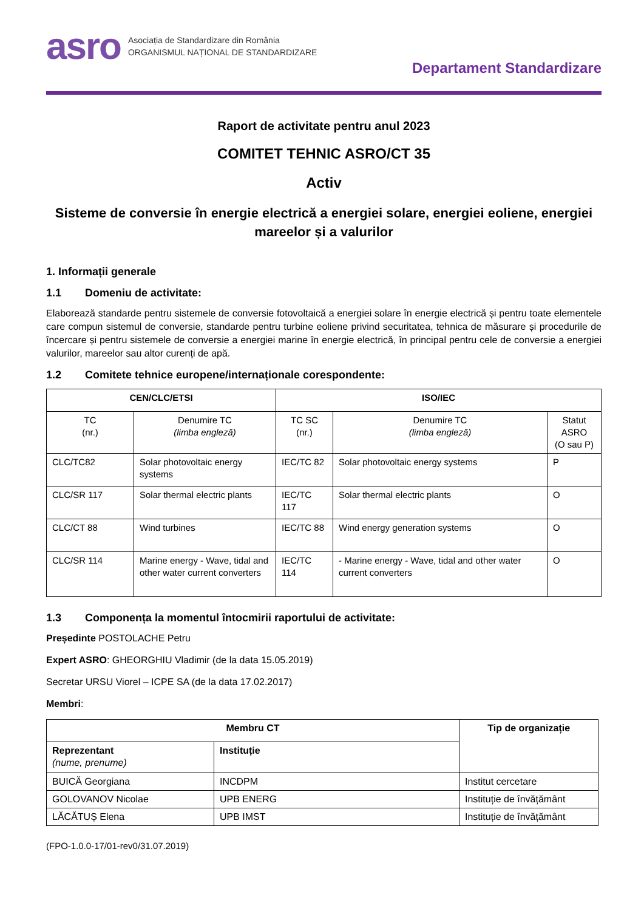asro
Asociația de Standardizare din România
ORGANISMUL NAȚIONAL DE STANDARDIZARE
Departament Standardizare
Raport de activitate pentru anul 2023
COMITET TEHNIC ASRO/CT 35
Activ
Sisteme de conversie în energie electrică a energiei solare, energiei eoliene, energiei mareelor și a valurilor
1. Informații generale
1.1 Domeniu de activitate:
Elaborează standarde pentru sistemele de conversie fotovoltaică a energiei solare în energie electrică și pentru toate elementele care compun sistemul de conversie, standarde pentru turbine eoliene privind securitatea, tehnica de măsurare și procedurile de încercare și pentru sistemele de conversie a energiei marine în energie electrică, în principal pentru cele de conversie a energiei valurilor, mareelor sau altor curenți de apă.
1.2 Comitete tehnice europene/internaționale corespondente:
| CEN/CLC/ETSI | | ISO/IEC | | |
| --- | --- | --- | --- | --- |
| TC (nr.) | Denumire TC (limba engleză) | TC SC (nr.) | Denumire TC (limba engleză) | Statut ASRO (O sau P) |
| CLC/TC82 | Solar photovoltaic energy systems | IEC/TC 82 | Solar photovoltaic energy systems | P |
| CLC/SR 117 | Solar thermal electric plants | IEC/TC 117 | Solar thermal electric plants | O |
| CLC/CT 88 | Wind turbines | IEC/TC 88 | Wind energy generation systems | O |
| CLC/SR 114 | Marine energy - Wave, tidal and other water current converters | IEC/TC 114 | - Marine energy - Wave, tidal and other water current converters | O |
1.3 Componența la momentul întocmirii raportului de activitate:
Președinte POSTOLACHE Petru
Expert ASRO: GHEORGHIU Vladimir (de la data 15.05.2019)
Secretar URSU Viorel – ICPE SA (de la data 17.02.2017)
Membri:
| Membru CT | | Tip de organizație |
| --- | --- | --- |
| Reprezentant (nume, prenume) | Instituție | |
| BUICĂ Georgiana | INCDPM | Institut cercetare |
| GOLOVANOV Nicolae | UPB ENERG | Instituție de învățământ |
| LĂCĂTUȘ Elena | UPB IMST | Instituție de învățământ |
(FPO-1.0.0-17/01-rev0/31.07.2019)